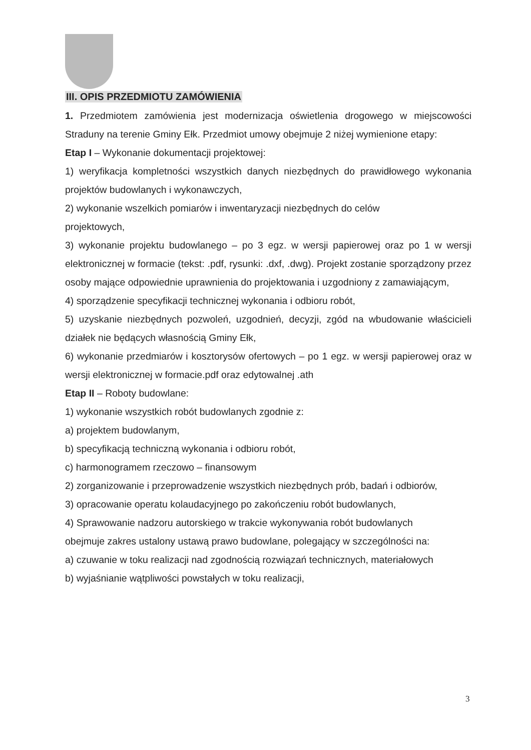III. OPIS PRZEDMIOTU ZAMÓWIENIA
1. Przedmiotem zamówienia jest modernizacja oświetlenia drogowego w miejscowości Straduny na terenie Gminy Ełk. Przedmiot umowy obejmuje 2 niżej wymienione etapy:
Etap I – Wykonanie dokumentacji projektowej:
1) weryfikacja kompletności wszystkich danych niezbędnych do prawidłowego wykonania projektów budowlanych i wykonawczych,
2) wykonanie wszelkich pomiarów i inwentaryzacji niezbędnych do celów
projektowych,
3) wykonanie projektu budowlanego – po 3 egz. w wersji papierowej oraz po 1 w wersji elektronicznej w formacie (tekst: .pdf, rysunki: .dxf, .dwg). Projekt zostanie sporządzony przez osoby mające odpowiednie uprawnienia do projektowania i uzgodniony z zamawiającym,
4) sporządzenie specyfikacji technicznej wykonania i odbioru robót,
5) uzyskanie niezbędnych pozwoleń, uzgodnień, decyzji, zgód na wbudowanie właścicieli działek nie będących własnością Gminy Ełk,
6) wykonanie przedmiarów i kosztorysów ofertowych – po 1 egz. w wersji papierowej oraz w wersji elektronicznej w formacie.pdf oraz edytowalnej .ath
Etap II – Roboty budowlane:
1) wykonanie wszystkich robót budowlanych zgodnie z:
a) projektem budowlanym,
b) specyfikacją techniczną wykonania i odbioru robót,
c) harmonogramem rzeczowo – finansowym
2) zorganizowanie i przeprowadzenie wszystkich niezbędnych prób, badań i odbiorów,
3) opracowanie operatu kolaudacyjnego po zakończeniu robót budowlanych,
4) Sprawowanie nadzoru autorskiego w trakcie wykonywania robót budowlanych
obejmuje zakres ustalony ustawą prawo budowlane, polegający w szczególności na:
a) czuwanie w toku realizacji nad zgodnością rozwiązań technicznych, materiałowych
b) wyjaśnianie wątpliwości powstałych w toku realizacji,
3